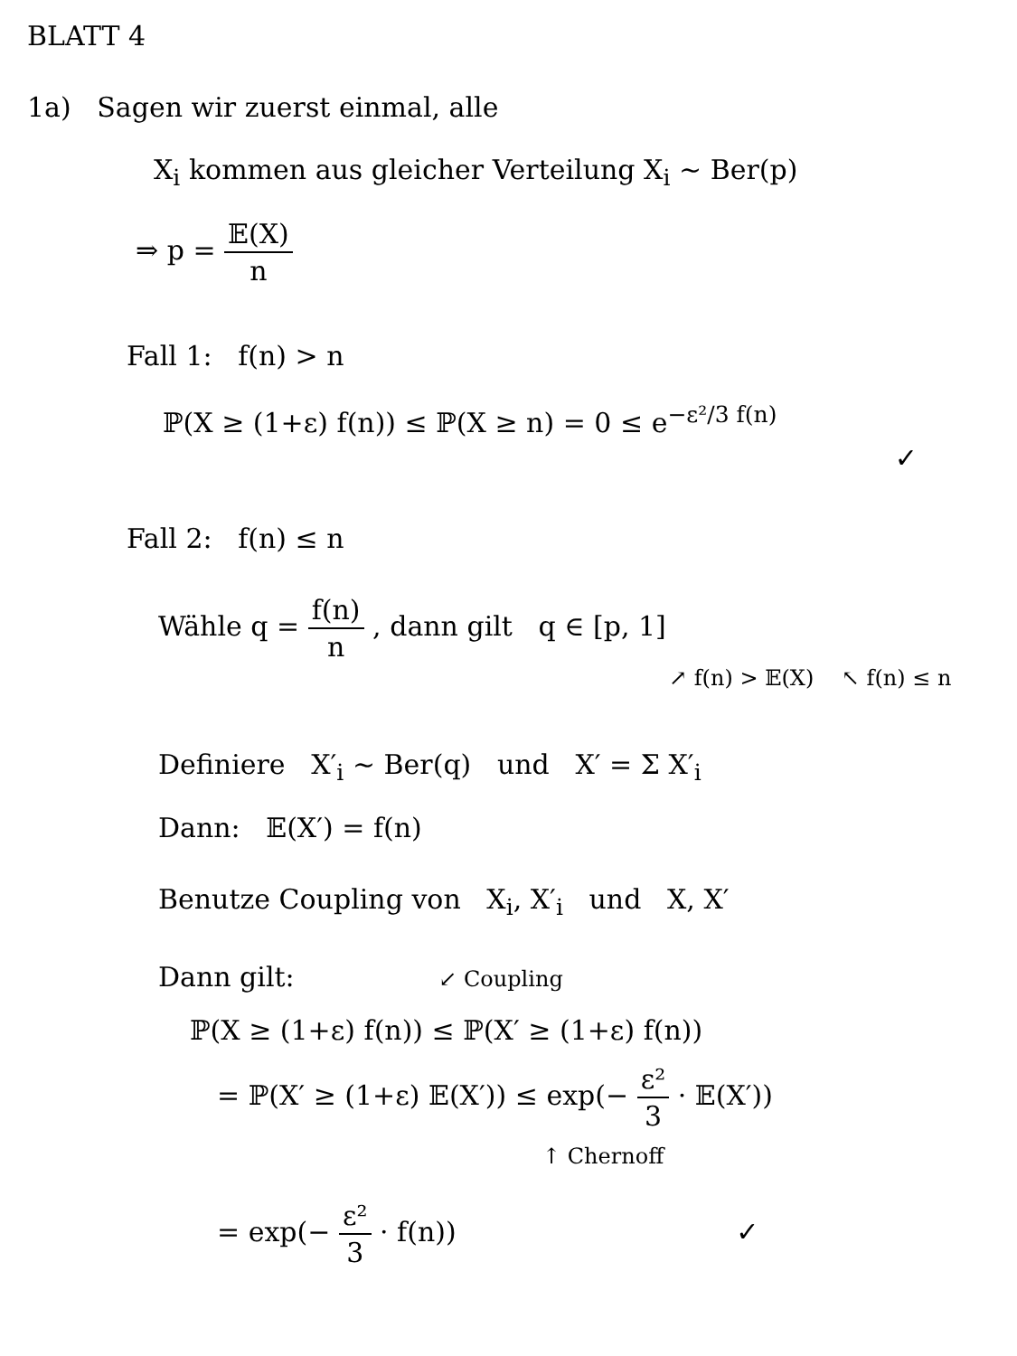BLATT 4
1a) Sagen wir zuerst einmal, alle
X<sub>i</sub> kommen aus gleicher Verteilung X<sub>i</sub> ~ Ber(p)
⇒ p = 𝔼(X) n
Fall 1: f(n) > n
ℙ(X ≥ (1+ε) f(n)) ≤ ℙ(X ≥ n) = 0 ≤ e<sup>−ε²/3 f(n)</sup>
✓
Fall 2: f(n) ≤ n
Wähle q = f(n) n , dann gilt q ∈ [p, 1]
↗ f(n) > 𝔼(X) ↖ f(n) ≤ n
Definiere X′<sub>i</sub> ~ Ber(q) und X′ = Σ X′<sub>i</sub>
Dann: 𝔼(X′) = f(n)
Benutze Coupling von X<sub>i</sub>, X′<sub>i</sub> und X, X′
Dann gilt: ↙ Coupling
ℙ(X ≥ (1+ε) f(n)) ≤ ℙ(X′ ≥ (1+ε) f(n))
= ℙ(X′ ≥ (1+ε) 𝔼(X′)) ≤ exp(− ε² 3 · 𝔼(X′))
↑ Chernoff
= exp(− ε² 3 · f(n)) ✓